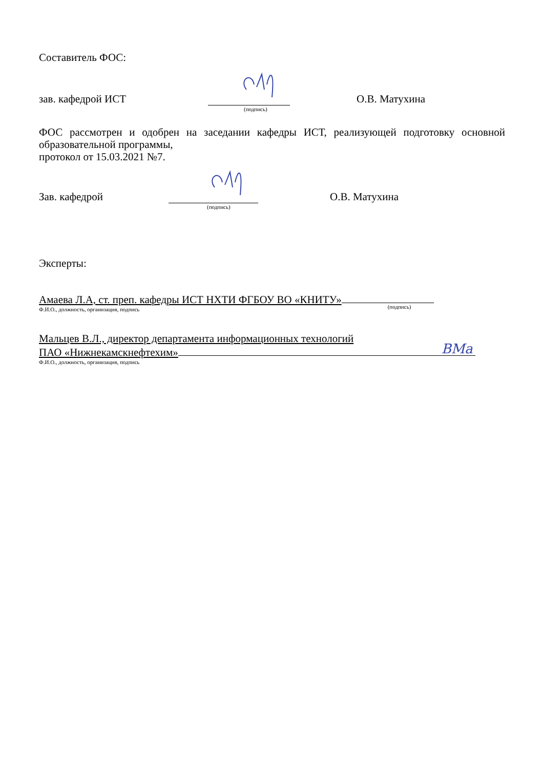Составитель ФОС:
зав. кафедрой ИСТ (подпись) О.В. Матухина
ФОС рассмотрен и одобрен на заседании кафедры ИСТ, реализующей подготовку основной образовательной программы,
протокол от 15.03.2021 №7.
Зав. кафедрой (подпись) О.В. Матухина
Эксперты:
Амаева Л.А, ст. преп. кафедры ИСТ НХТИ ФГБОУ ВО «КНИТУ» (подпись)
Ф.И.О., должность, организация, подпись
Мальцев В.Л., директор департамента информационных технологий
ПАО «Нижнекамскнефтехим» ВМа
Ф.И.О., должность, организация, подпись